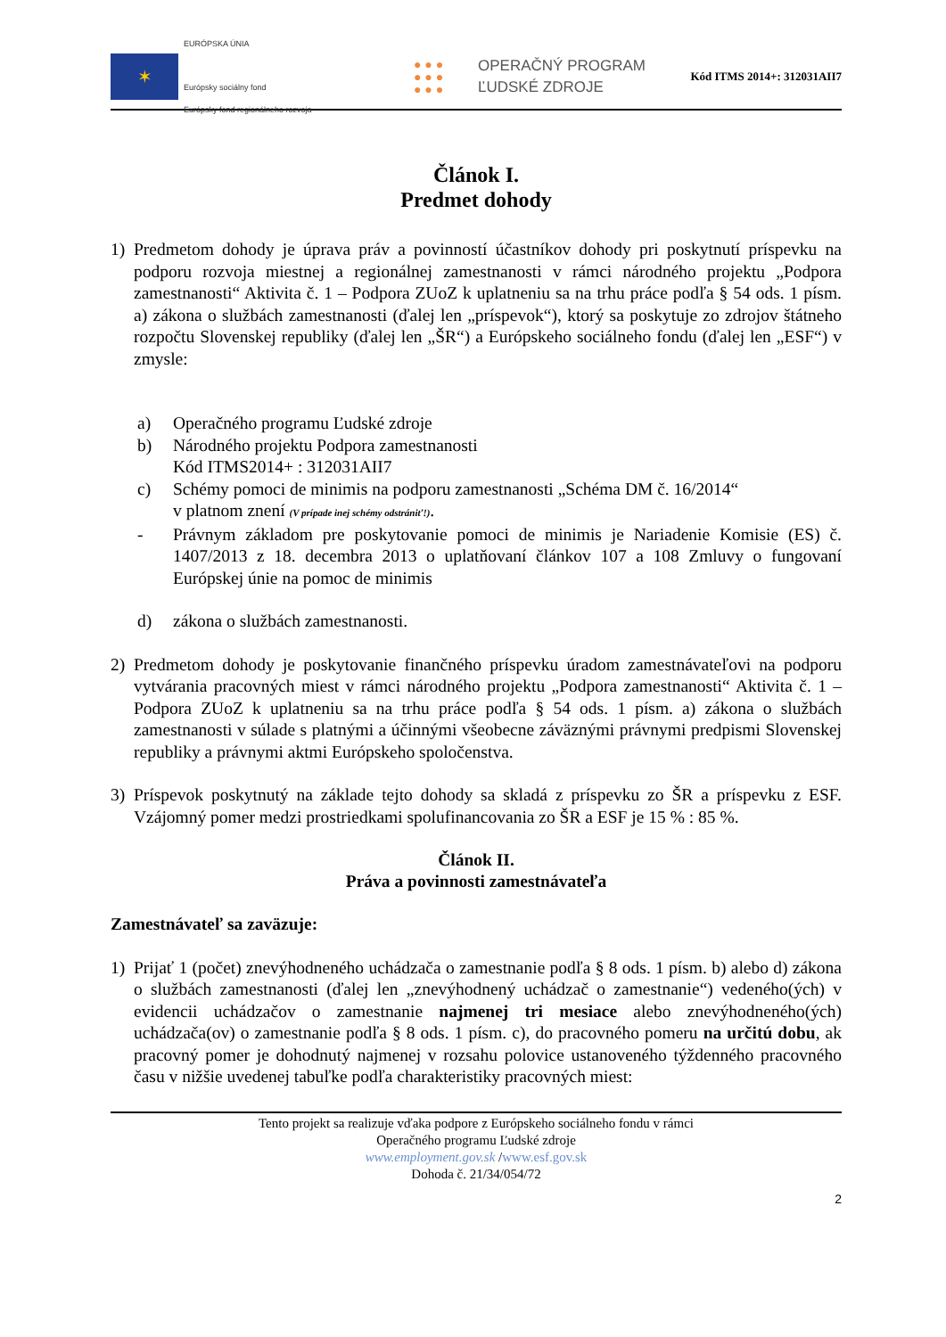✶
EURÓPSKA ÚNIA
Európsky sociálny fond
Európsky fond regionálneho rozvoja
● ● ●
● ● ●
● ● ●
OPERAČNÝ PROGRAM
ĽUDSKÉ ZDROJE
Kód ITMS 2014+: 312031AII7
Článok I.
Predmet dohody
1) Predmetom dohody je úprava práv a povinností účastníkov dohody pri poskytnutí príspevku na podporu rozvoja miestnej a regionálnej zamestnanosti v rámci národného projektu „Podpora zamestnanosti“ Aktivita č. 1 – Podpora ZUoZ k uplatneniu sa na trhu práce podľa § 54 ods. 1 písm. a) zákona o službách zamestnanosti (ďalej len „príspevok“), ktorý sa poskytuje zo zdrojov štátneho rozpočtu Slovenskej republiky (ďalej len „ŠR“) a Európskeho sociálneho fondu (ďalej len „ESF“) v zmysle:
a) Operačného programu Ľudské zdroje
b) Národného projektu Podpora zamestnanosti
Kód ITMS2014+ : 312031AII7
c) Schémy pomoci de minimis na podporu zamestnanosti „Schéma DM č. 16/2014“
v platnom znení (V prípade inej schémy odstrániť!).
- Právnym základom pre poskytovanie pomoci de minimis je Nariadenie Komisie (ES) č. 1407/2013 z 18. decembra 2013 o uplatňovaní článkov 107 a 108 Zmluvy o fungovaní Európskej únie na pomoc de minimis
d) zákona o službách zamestnanosti.
2) Predmetom dohody je poskytovanie finančného príspevku úradom zamestnávateľovi na podporu vytvárania pracovných miest v rámci národného projektu „Podpora zamestnanosti“ Aktivita č. 1 – Podpora ZUoZ k uplatneniu sa na trhu práce podľa § 54 ods. 1 písm. a) zákona o službách zamestnanosti v súlade s platnými a účinnými všeobecne záväznými právnymi predpismi Slovenskej republiky a právnymi aktmi Európskeho spoločenstva.
3) Príspevok poskytnutý na základe tejto dohody sa skladá z príspevku zo ŠR a príspevku z ESF. Vzájomný pomer medzi prostriedkami spolufinancovania zo ŠR a ESF je 15 % : 85 %.
Článok II.
Práva a povinnosti zamestnávateľa
Zamestnávateľ sa zaväzuje:
1) Prijať 1 (počet) znevýhodneného uchádzača o zamestnanie podľa § 8 ods. 1 písm. b) alebo d) zákona o službách zamestnanosti (ďalej len „znevýhodnený uchádzač o zamestnanie“) vedeného(ých) v evidencii uchádzačov o zamestnanie najmenej tri mesiace alebo znevýhodneného(ých) uchádzača(ov) o zamestnanie podľa § 8 ods. 1 písm. c), do pracovného pomeru na určitú dobu, ak pracovný pomer je dohodnutý najmenej v rozsahu polovice ustanoveného týždenného pracovného času v nižšie uvedenej tabuľke podľa charakteristiky pracovných miest:
Tento projekt sa realizuje vďaka podpore z Európskeho sociálneho fondu v rámci
Operačného programu Ľudské zdroje
www.employment.gov.sk /www.esf.gov.sk
Dohoda č. 21/34/054/72
2